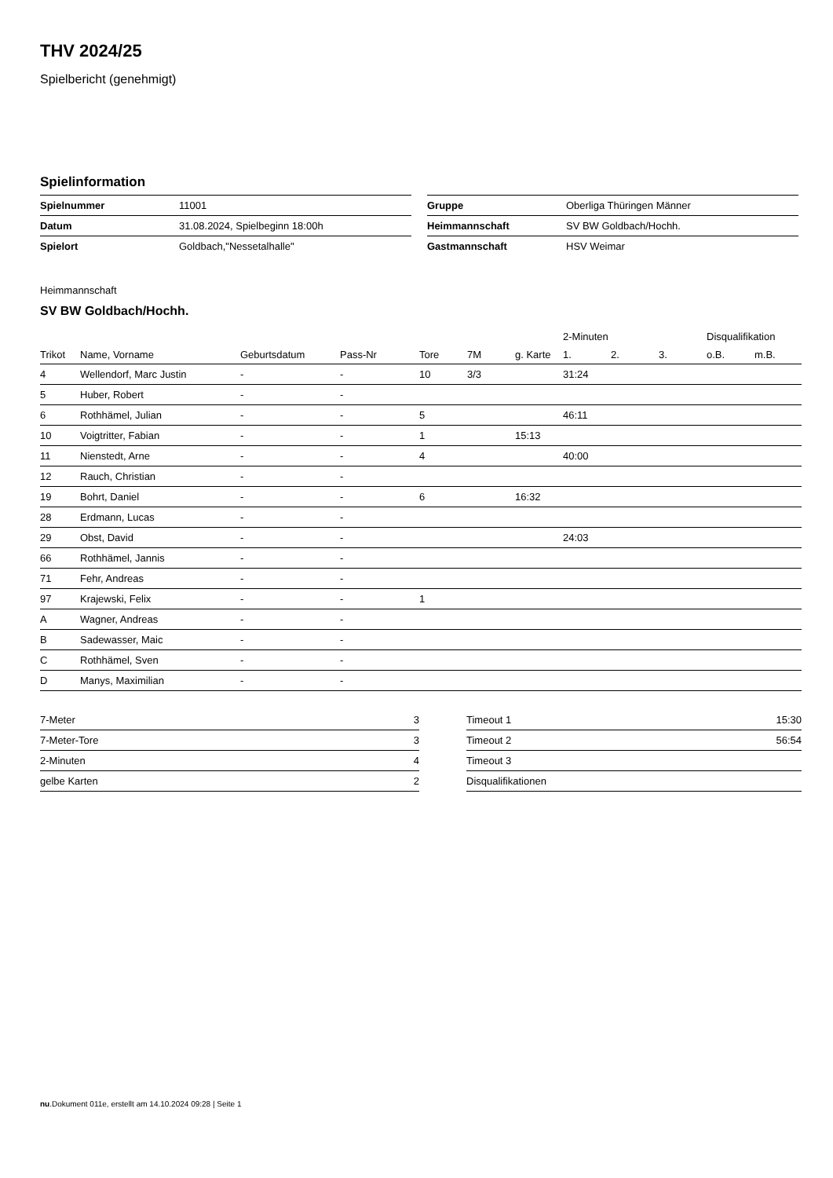THV 2024/25
Spielbericht (genehmigt)
Spielinformation
| Spielnummer | 11001 |
| Datum | 31.08.2024, Spielbeginn 18:00h |
| Spielort | Goldbach,"Nessetalhalle" |
| Gruppe | Oberliga Thüringen Männer |
| Heimmannschaft | SV BW Goldbach/Hochh. |
| Gastmannschaft | HSV Weimar |
Heimmannschaft
SV BW Goldbach/Hochh.
| | | | | | | | 2-Minuten | | | Disqualifikation | |
| --- | --- | --- | --- | --- | --- | --- | --- | --- | --- | --- | --- |
| Trikot | Name, Vorname | Geburtsdatum | Pass-Nr | Tore | 7M | g. Karte | 1. | 2. | 3. | o.B. | m.B. |
| 4 | Wellendorf, Marc Justin | - | - | 10 | 3/3 | | 31:24 | | | | |
| 5 | Huber, Robert | - | - | | | | | | | | |
| 6 | Rothhämel, Julian | - | - | 5 | | | 46:11 | | | | |
| 10 | Voigtritter, Fabian | - | - | 1 | | 15:13 | | | | | |
| 11 | Nienstedt, Arne | - | - | 4 | | | 40:00 | | | | |
| 12 | Rauch, Christian | - | - | | | | | | | | |
| 19 | Bohrt, Daniel | - | - | 6 | | 16:32 | | | | | |
| 28 | Erdmann, Lucas | - | - | | | | | | | | |
| 29 | Obst, David | - | - | | | | 24:03 | | | | |
| 66 | Rothhämel, Jannis | - | - | | | | | | | | |
| 71 | Fehr, Andreas | - | - | | | | | | | | |
| 97 | Krajewski, Felix | - | - | 1 | | | | | | | |
| A | Wagner, Andreas | - | - | | | | | | | | |
| B | Sadewasser, Maic | - | - | | | | | | | | |
| C | Rothhämel, Sven | - | - | | | | | | | | |
| D | Manys, Maximilian | - | - | | | | | | | | |
| 7-Meter | 3 |
| 7-Meter-Tore | 3 |
| 2-Minuten | 4 |
| gelbe Karten | 2 |
| Timeout 1 | 15:30 |
| Timeout 2 | 56:54 |
| Timeout 3 | |
| Disqualifikationen | |
nu.Dokument 011e, erstellt am 14.10.2024 09:28 | Seite 1